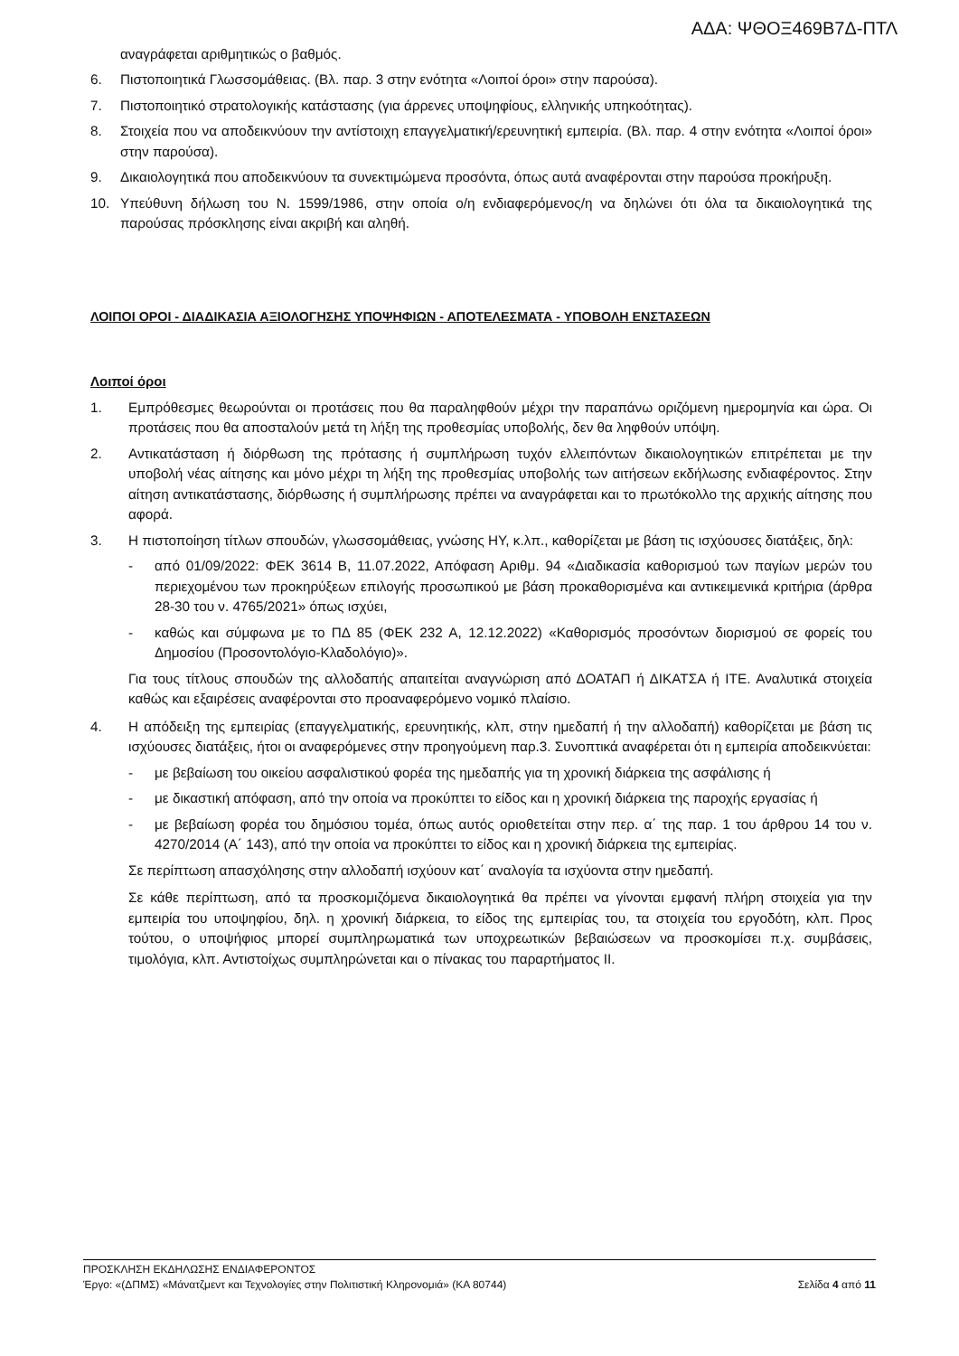ΑΔΑ: ΨΘΟΞ469Β7Δ-ΠΤΛ
αναγράφεται αριθμητικώς ο βαθμός.
6. Πιστοποιητικά Γλωσσομάθειας. (Βλ. παρ. 3 στην ενότητα «Λοιποί όροι» στην παρούσα).
7. Πιστοποιητικό στρατολογικής κατάστασης (για άρρενες υποψηφίους, ελληνικής υπηκοότητας).
8. Στοιχεία που να αποδεικνύουν την αντίστοιχη επαγγελματική/ερευνητική εμπειρία. (Βλ. παρ. 4 στην ενότητα «Λοιποί όροι» στην παρούσα).
9. Δικαιολογητικά που αποδεικνύουν τα συνεκτιμώμενα προσόντα, όπως αυτά αναφέρονται στην παρούσα προκήρυξη.
10. Υπεύθυνη δήλωση του Ν. 1599/1986, στην οποία ο/η ενδιαφερόμενος/η να δηλώνει ότι όλα τα δικαιολογητικά της παρούσας πρόσκλησης είναι ακριβή και αληθή.
ΛΟΙΠΟΙ ΟΡΟΙ - ΔΙΑΔΙΚΑΣΙΑ ΑΞΙΟΛΟΓΗΣΗΣ ΥΠΟΨΗΦΙΩΝ - ΑΠΟΤΕΛΕΣΜΑΤΑ - ΥΠΟΒΟΛΗ ΕΝΣΤΑΣΕΩΝ
Λοιποί όροι
1. Εμπρόθεσμες θεωρούνται οι προτάσεις που θα παραληφθούν μέχρι την παραπάνω οριζόμενη ημερομηνία και ώρα. Οι προτάσεις που θα αποσταλούν μετά τη λήξη της προθεσμίας υποβολής, δεν θα ληφθούν υπόψη.
2. Αντικατάσταση ή διόρθωση της πρότασης ή συμπλήρωση τυχόν ελλειπόντων δικαιολογητικών επιτρέπεται με την υποβολή νέας αίτησης και μόνο μέχρι τη λήξη της προθεσμίας υποβολής των αιτήσεων εκδήλωσης ενδιαφέροντος. Στην αίτηση αντικατάστασης, διόρθωσης ή συμπλήρωσης πρέπει να αναγράφεται και το πρωτόκολλο της αρχικής αίτησης που αφορά.
3. Η πιστοποίηση τίτλων σπουδών, γλωσσομάθειας, γνώσης ΗΥ, κ.λπ., καθορίζεται με βάση τις ισχύουσες διατάξεις, δηλ:
- από 01/09/2022: ΦΕΚ 3614 Β, 11.07.2022, Απόφαση Αριθμ. 94 «Διαδικασία καθορισμού των παγίων μερών του περιεχομένου των προκηρύξεων επιλογής προσωπικού με βάση προκαθορισμένα και αντικειμενικά κριτήρια (άρθρα 28-30 του ν. 4765/2021» όπως ισχύει,
- καθώς και σύμφωνα με το ΠΔ 85 (ΦΕΚ 232 Α, 12.12.2022) «Καθορισμός προσόντων διορισμού σε φορείς του Δημοσίου (Προσοντολόγιο-Κλαδολόγιο)».
Για τους τίτλους σπουδών της αλλοδαπής απαιτείται αναγνώριση από ΔΟΑΤΑΠ ή ΔΙΚΑΤΣΑ ή ΙΤΕ. Αναλυτικά στοιχεία καθώς και εξαιρέσεις αναφέρονται στο προαναφερόμενο νομικό πλαίσιο.
4. Η απόδειξη της εμπειρίας (επαγγελματικής, ερευνητικής, κλπ, στην ημεδαπή ή την αλλοδαπή) καθορίζεται με βάση τις ισχύουσες διατάξεις, ήτοι οι αναφερόμενες στην προηγούμενη παρ.3. Συνοπτικά αναφέρεται ότι η εμπειρία αποδεικνύεται:
- με βεβαίωση του οικείου ασφαλιστικού φορέα της ημεδαπής για τη χρονική διάρκεια της ασφάλισης ή
- με δικαστική απόφαση, από την οποία να προκύπτει το είδος και η χρονική διάρκεια της παροχής εργασίας ή
- με βεβαίωση φορέα του δημόσιου τομέα, όπως αυτός οριοθετείται στην περ. α΄ της παρ. 1 του άρθρου 14 του ν. 4270/2014 (Α΄ 143), από την οποία να προκύπτει το είδος και η χρονική διάρκεια της εμπειρίας.
Σε περίπτωση απασχόλησης στην αλλοδαπή ισχύουν κατ΄ αναλογία τα ισχύοντα στην ημεδαπή.
Σε κάθε περίπτωση, από τα προσκομιζόμενα δικαιολογητικά θα πρέπει να γίνονται εμφανή πλήρη στοιχεία για την εμπειρία του υποψηφίου, δηλ. η χρονική διάρκεια, το είδος της εμπειρίας του, τα στοιχεία του εργοδότη, κλπ. Προς τούτου, ο υποψήφιος μπορεί συμπληρωματικά των υποχρεωτικών βεβαιώσεων να προσκομίσει π.χ. συμβάσεις, τιμολόγια, κλπ. Αντιστοίχως συμπληρώνεται και ο πίνακας του παραρτήματος ΙΙ.
ΠΡΟΣΚΛΗΣΗ ΕΚΔΗΛΩΣΗΣ ΕΝΔΙΑΦΕΡΟΝΤΟΣ
Έργο: «(ΔΠΜΣ) «Μάνατζμεντ και Τεχνολογίες στην Πολιτιστική Κληρονομιά» (ΚΑ 80744) Σελίδα 4 από 11